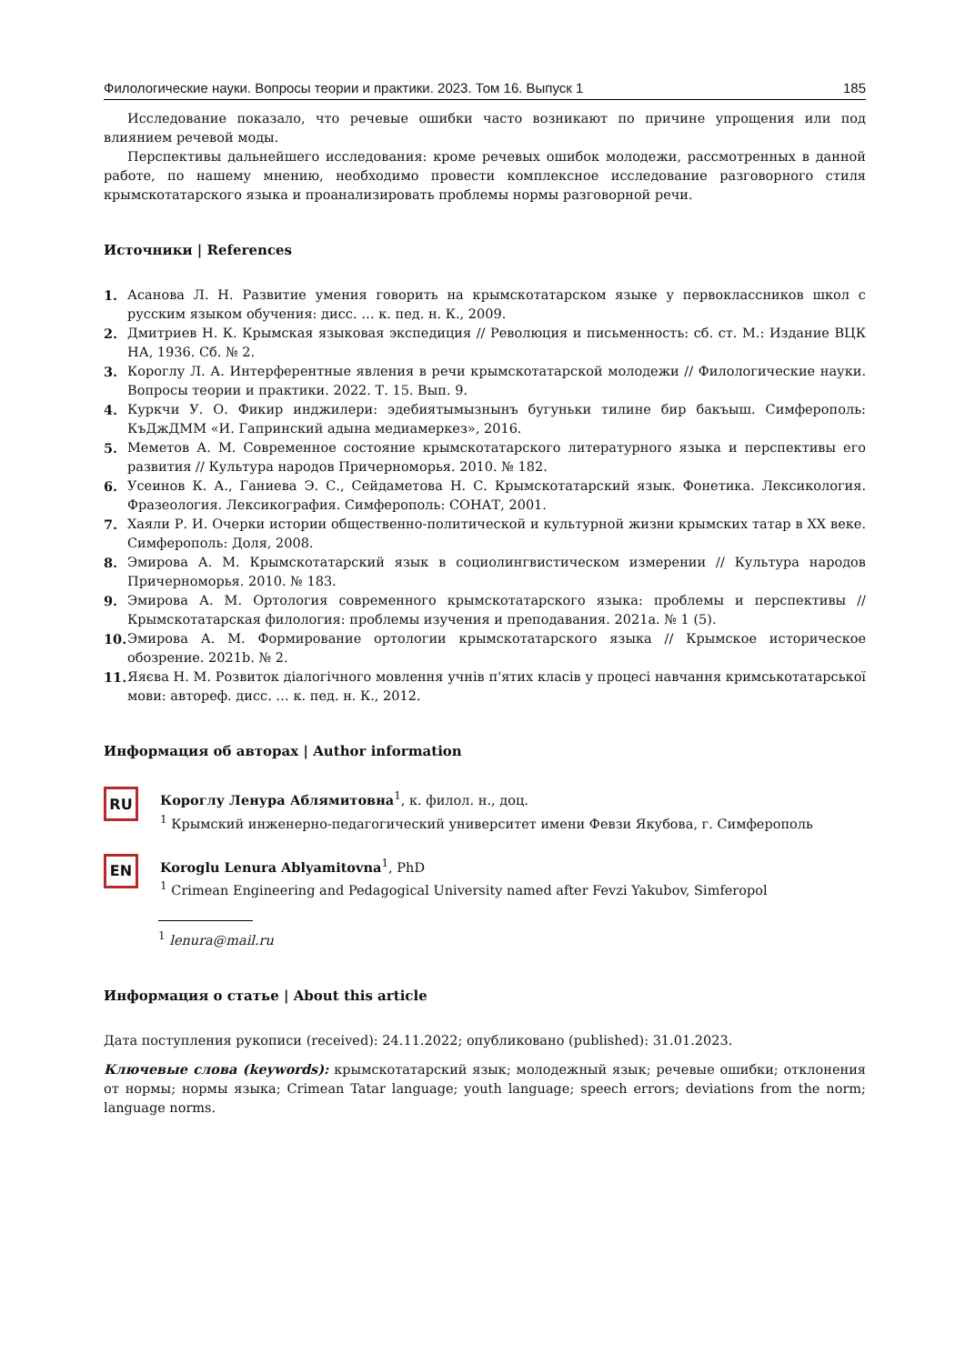Филологические науки. Вопросы теории и практики. 2023. Том 16. Выпуск 1 185
Исследование показало, что речевые ошибки часто возникают по причине упрощения или под влиянием речевой моды.
Перспективы дальнейшего исследования: кроме речевых ошибок молодежи, рассмотренных в данной работе, по нашему мнению, необходимо провести комплексное исследование разговорного стиля крымскотатарского языка и проанализировать проблемы нормы разговорной речи.
Источники | References
1. Асанова Л. Н. Развитие умения говорить на крымскотатарском языке у первоклассников школ с русским языком обучения: дисс. … к. пед. н. К., 2009.
2. Дмитриев Н. К. Крымская языковая экспедиция // Революция и письменность: сб. ст. М.: Издание ВЦК НА, 1936. Сб. № 2.
3. Короглу Л. А. Интерферентные явления в речи крымскотатарской молодежи // Филологические науки. Вопросы теории и практики. 2022. Т. 15. Вып. 9.
4. Куркчи У. О. Фикир инджилери: эдебиятымызнынъ бугуньки тилине бир бакъыш. Симферополь: КъДжДММ «И. Гапринский адына медиамеркез», 2016.
5. Меметов А. М. Современное состояние крымскотатарского литературного языка и перспективы его развития // Культура народов Причерноморья. 2010. № 182.
6. Усеинов К. А., Ганиева Э. С., Сейдаметова Н. С. Крымскотатарский язык. Фонетика. Лексикология. Фразеология. Лексикография. Симферополь: СОНАТ, 2001.
7. Хаяли Р. И. Очерки истории общественно-политической и культурной жизни крымских татар в ХХ веке. Симферополь: Доля, 2008.
8. Эмирова А. М. Крымскотатарский язык в социолингвистическом измерении // Культура народов Причерноморья. 2010. № 183.
9. Эмирова А. М. Ортология современного крымскотатарского языка: проблемы и перспективы // Крымскотатарская филология: проблемы изучения и преподавания. 2021a. № 1 (5).
10. Эмирова А. М. Формирование ортологии крымскотатарского языка // Крымское историческое обозрение. 2021b. № 2.
11. Яяєва Н. М. Розвиток діалогічного мовлення учнів п'ятих класів у процесі навчання кримськотатарської мови: автореф. дисс. … к. пед. н. К., 2012.
Информация об авторах | Author information
RU
Короглу Ленура Аблямитовна<sup>1</sup>, к. филол. н., доц.
<sup>1</sup> Крымский инженерно-педагогический университет имени Февзи Якубова, г. Симферополь
EN
Koroglu Lenura Ablyamitovna<sup>1</sup>, PhD
<sup>1</sup> Crimean Engineering and Pedagogical University named after Fevzi Yakubov, Simferopol
<sup>1</sup> lenura@mail.ru
Информация о статье | About this article
Дата поступления рукописи (received): 24.11.2022; опубликовано (published): 31.01.2023.
Ключевые слова (keywords): крымскотатарский язык; молодежный язык; речевые ошибки; отклонения от нормы; нормы языка; Crimean Tatar language; youth language; speech errors; deviations from the norm; language norms.